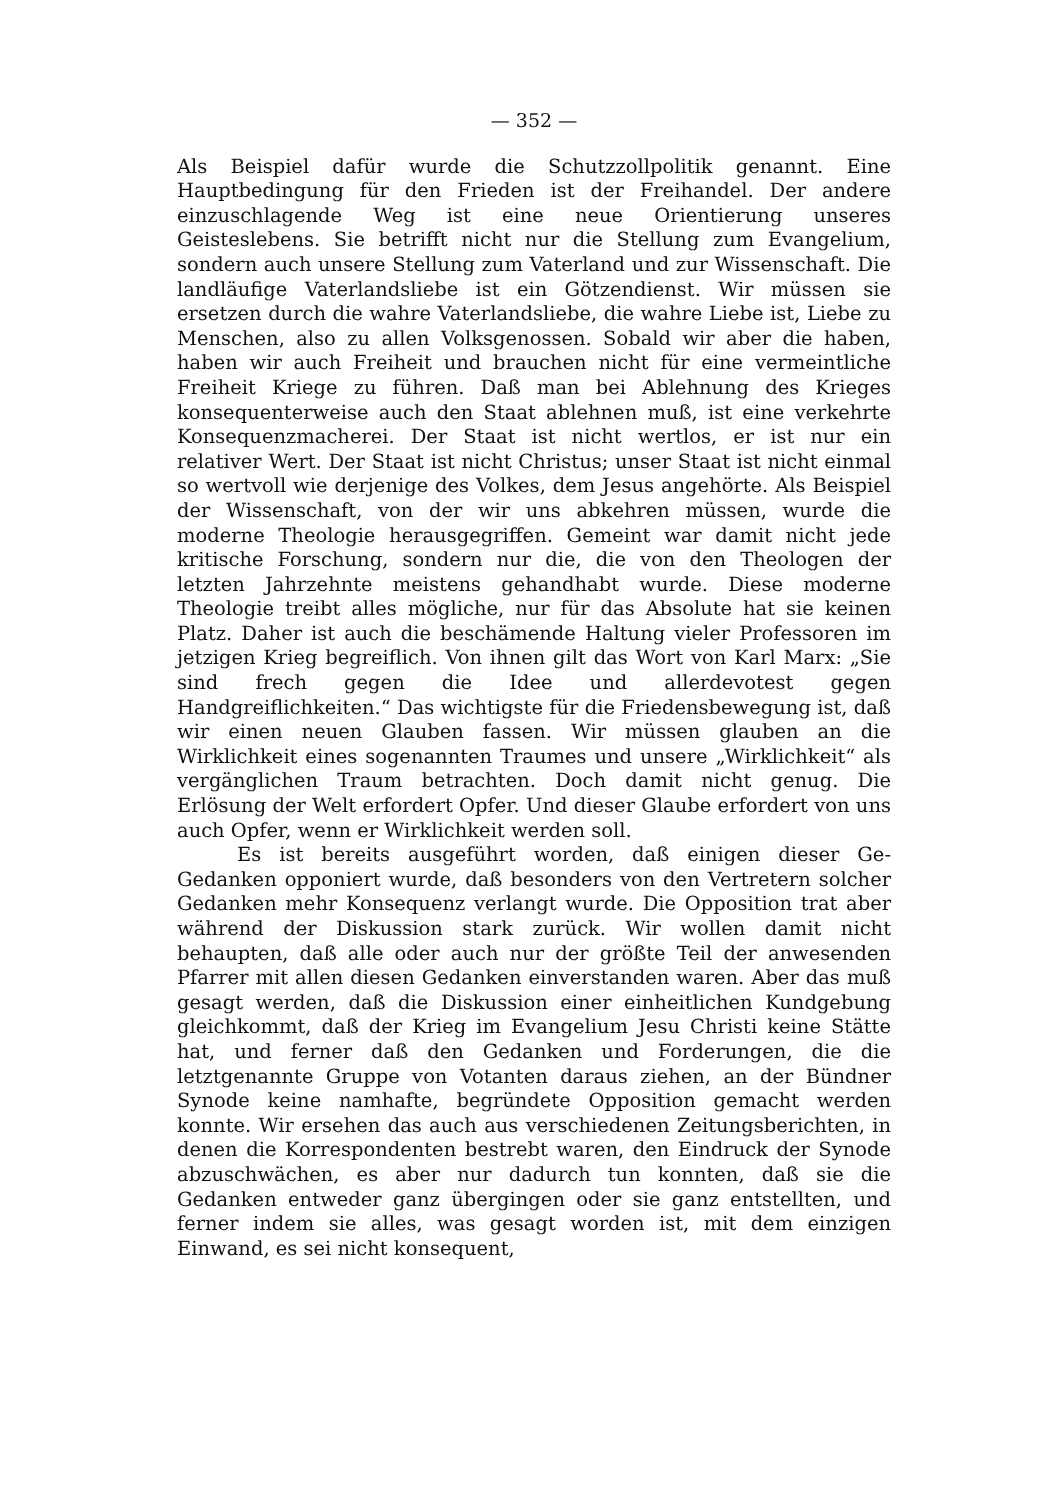— 352 —
Als Beispiel dafür wurde die Schutzzollpolitik genannt. Eine Hauptbedingung für den Frieden ist der Freihandel. Der andere einzuschlagende Weg ist eine neue Orientierung unseres Geisteslebens. Sie betrifft nicht nur die Stellung zum Evangelium, sondern auch unsere Stellung zum Vaterland und zur Wissenschaft. Die landläufige Vaterlandsliebe ist ein Götzendienst. Wir müssen sie ersetzen durch die wahre Vaterlandsliebe, die wahre Liebe ist, Liebe zu Menschen, also zu allen Volksgenossen. Sobald wir aber die haben, haben wir auch Freiheit und brauchen nicht für eine vermeintliche Freiheit Kriege zu führen. Daß man bei Ablehnung des Krieges konsequenterweise auch den Staat ablehnen muß, ist eine verkehrte Konsequenzmacherei. Der Staat ist nicht wertlos, er ist nur ein relativer Wert. Der Staat ist nicht Christus; unser Staat ist nicht einmal so wertvoll wie derjenige des Volkes, dem Jesus angehörte. Als Beispiel der Wissenschaft, von der wir uns abkehren müssen, wurde die moderne Theologie herausgegriffen. Gemeint war damit nicht jede kritische Forschung, sondern nur die, die von den Theologen der letzten Jahrzehnte meistens gehandhabt wurde. Diese moderne Theologie treibt alles mögliche, nur für das Absolute hat sie keinen Platz. Daher ist auch die beschämende Haltung vieler Professoren im jetzigen Krieg begreiflich. Von ihnen gilt das Wort von Karl Marx: „Sie sind frech gegen die Idee und allerdevotest gegen Handgreiflichkeiten.“ Das wichtigste für die Friedensbewegung ist, daß wir einen neuen Glauben fassen. Wir müssen glauben an die Wirklichkeit eines sogenannten Traumes und unsere „Wirklichkeit“ als vergänglichen Traum betrachten. Doch damit nicht genug. Die Erlösung der Welt erfordert Opfer. Und dieser Glaube erfordert von uns auch Opfer, wenn er Wirklichkeit werden soll.
Es ist bereits ausgeführt worden, daß einigen dieser Ge- Gedanken opponiert wurde, daß besonders von den Vertretern solcher Gedanken mehr Konsequenz verlangt wurde. Die Opposition trat aber während der Diskussion stark zurück. Wir wollen damit nicht behaupten, daß alle oder auch nur der größte Teil der anwesenden Pfarrer mit allen diesen Gedanken einverstanden waren. Aber das muß gesagt werden, daß die Diskussion einer einheitlichen Kundgebung gleichkommt, daß der Krieg im Evangelium Jesu Christi keine Stätte hat, und ferner daß den Gedanken und Forderungen, die die letztgenannte Gruppe von Votanten daraus ziehen, an der Bündner Synode keine namhafte, begründete Opposition gemacht werden konnte. Wir ersehen das auch aus verschiedenen Zeitungsberichten, in denen die Korrespondenten bestrebt waren, den Eindruck der Synode abzuschwächen, es aber nur dadurch tun konnten, daß sie die Gedanken entweder ganz übergingen oder sie ganz entstellten, und ferner indem sie alles, was gesagt worden ist, mit dem einzigen Einwand, es sei nicht konsequent,